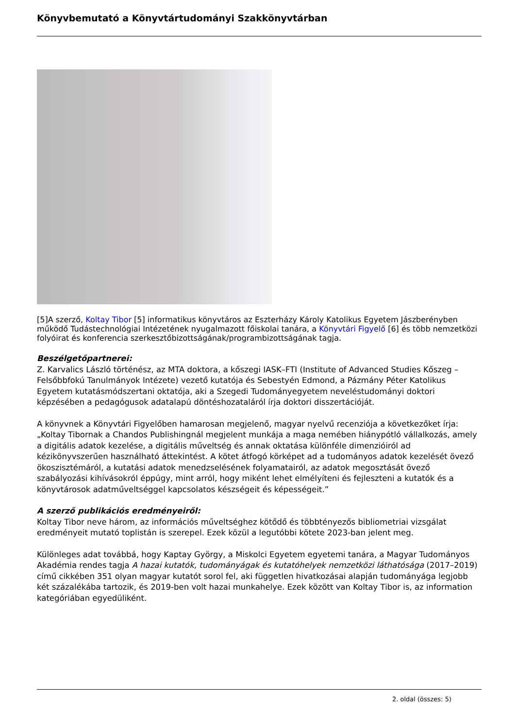Könyvbemutató a Könyvtártudományi Szakkönyvtárban
[5]A szerző, Koltay Tibor [5] informatikus könyvtáros az Eszterházy Károly Katolikus Egyetem Jászberényben működő Tudástechnológiai Intézetének nyugalmazott főiskolai tanára, a Könyvtári Figyelő [6] és több nemzetközi folyóirat és konferencia szerkesztőbizottságának/programbizottságának tagja.
Beszélgetőpartnerei:
Z. Karvalics László történész, az MTA doktora, a kőszegi IASK–FTI (Institute of Advanced Studies Kőszeg – Felsőbbfokú Tanulmányok Intézete) vezető kutatója és Sebestyén Edmond, a Pázmány Péter Katolikus Egyetem kutatásmódszertani oktatója, aki a Szegedi Tudományegyetem neveléstudományi doktori képzésében a pedagógusok adatalapú döntéshozataláról írja doktori disszertációját.
A könyvnek a Könyvtári Figyelőben hamarosan megjelenő, magyar nyelvű recenziója a következőket írja: „Koltay Tibornak a Chandos Publishingnál megjelent munkája a maga nemében hiánypótló vállalkozás, amely a digitális adatok kezelése, a digitális műveltség és annak oktatása különféle dimenzióiról ad kézikönyvszerűen használható áttekintést. A kötet átfogó körképet ad a tudományos adatok kezelését övező ökoszisztémáról, a kutatási adatok menedzselésének folyamatairól, az adatok megosztását övező szabályozási kihívásokról éppúgy, mint arról, hogy miként lehet elmélyíteni és fejleszteni a kutatók és a könyvtárosok adatműveltséggel kapcsolatos készségeit és képességeit.”
A szerző publikációs eredményeiről:
Koltay Tibor neve három, az információs műveltséghez kötődő és többtényezős bibliometriai vizsgálat eredményeit mutató toplistán is szerepel. Ezek közül a legutóbbi kötete 2023-ban jelent meg.
Különleges adat továbbá, hogy Kaptay György, a Miskolci Egyetem egyetemi tanára, a Magyar Tudományos Akadémia rendes tagja A hazai kutatók, tudományágak és kutatóhelyek nemzetközi láthatósága (2017–2019) című cikkében 351 olyan magyar kutatót sorol fel, aki független hivatkozásai alapján tudományága legjobb két százalékába tartozik, és 2019-ben volt hazai munkahelye. Ezek között van Koltay Tibor is, az information kategóriában egyedüliként.
2. oldal (összes: 5)